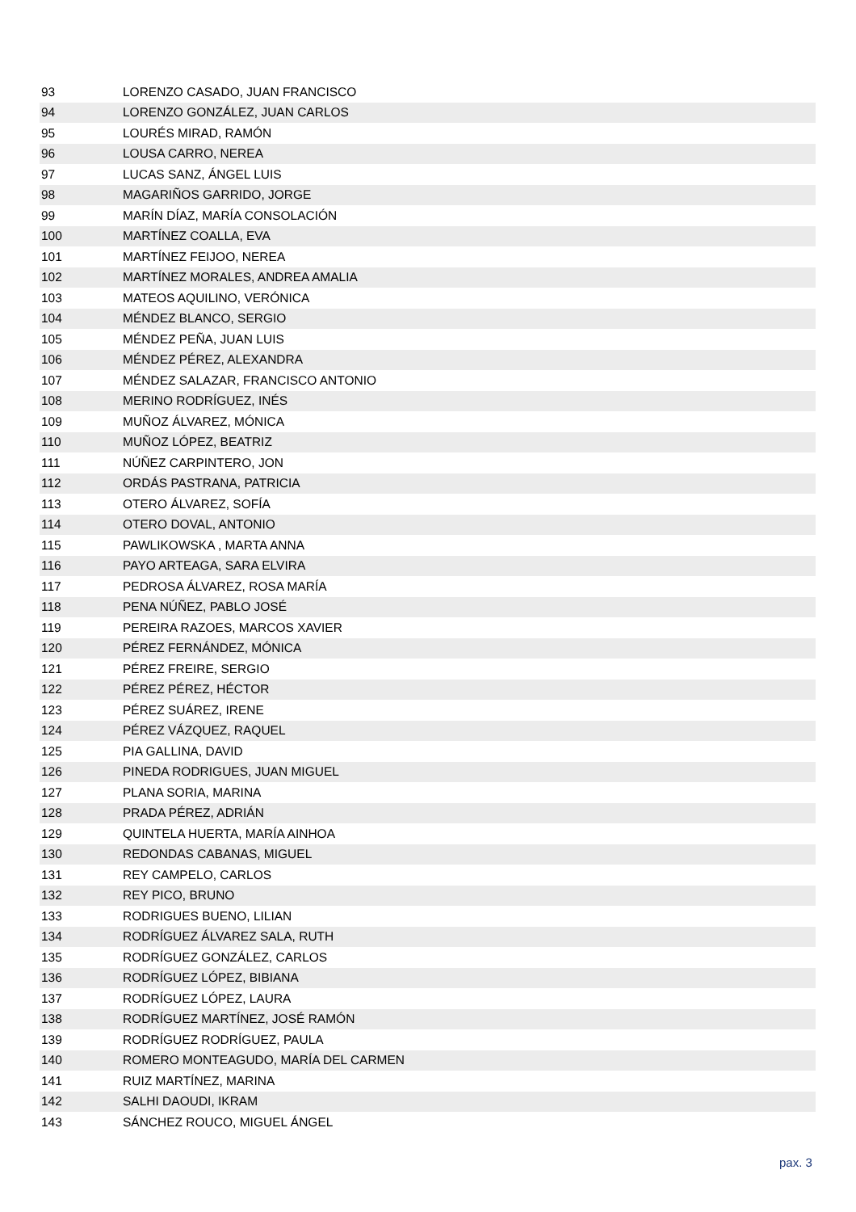| 93 | LORENZO CASADO, JUAN FRANCISCO |
| 94 | LORENZO GONZÁLEZ, JUAN CARLOS |
| 95 | LOURÉS MIRAD, RAMÓN |
| 96 | LOUSA CARRO, NEREA |
| 97 | LUCAS SANZ, ÁNGEL LUIS |
| 98 | MAGARIÑOS GARRIDO, JORGE |
| 99 | MARÍN DÍAZ, MARÍA CONSOLACIÓN |
| 100 | MARTÍNEZ COALLA, EVA |
| 101 | MARTÍNEZ FEIJOO, NEREA |
| 102 | MARTÍNEZ MORALES, ANDREA AMALIA |
| 103 | MATEOS AQUILINO, VERÓNICA |
| 104 | MÉNDEZ BLANCO, SERGIO |
| 105 | MÉNDEZ PEÑA, JUAN LUIS |
| 106 | MÉNDEZ PÉREZ, ALEXANDRA |
| 107 | MÉNDEZ SALAZAR, FRANCISCO ANTONIO |
| 108 | MERINO RODRÍGUEZ, INÉS |
| 109 | MUÑOZ ÁLVAREZ, MÓNICA |
| 110 | MUÑOZ LÓPEZ, BEATRIZ |
| 111 | NÚÑEZ CARPINTERO, JON |
| 112 | ORDÁS PASTRANA, PATRICIA |
| 113 | OTERO ÁLVAREZ, SOFÍA |
| 114 | OTERO DOVAL, ANTONIO |
| 115 | PAWLIKOWSKA , MARTA ANNA |
| 116 | PAYO ARTEAGA, SARA ELVIRA |
| 117 | PEDROSA ÁLVAREZ, ROSA MARÍA |
| 118 | PENA NÚÑEZ, PABLO JOSÉ |
| 119 | PEREIRA RAZOES, MARCOS XAVIER |
| 120 | PÉREZ FERNÁNDEZ, MÓNICA |
| 121 | PÉREZ FREIRE, SERGIO |
| 122 | PÉREZ PÉREZ, HÉCTOR |
| 123 | PÉREZ SUÁREZ, IRENE |
| 124 | PÉREZ VÁZQUEZ, RAQUEL |
| 125 | PIA GALLINA, DAVID |
| 126 | PINEDA RODRIGUES, JUAN MIGUEL |
| 127 | PLANA SORIA, MARINA |
| 128 | PRADA PÉREZ, ADRIÁN |
| 129 | QUINTELA HUERTA, MARÍA AINHOA |
| 130 | REDONDAS CABANAS, MIGUEL |
| 131 | REY CAMPELO, CARLOS |
| 132 | REY PICO, BRUNO |
| 133 | RODRIGUES BUENO, LILIAN |
| 134 | RODRÍGUEZ ÁLVAREZ SALA, RUTH |
| 135 | RODRÍGUEZ GONZÁLEZ, CARLOS |
| 136 | RODRÍGUEZ LÓPEZ, BIBIANA |
| 137 | RODRÍGUEZ LÓPEZ, LAURA |
| 138 | RODRÍGUEZ MARTÍNEZ, JOSÉ RAMÓN |
| 139 | RODRÍGUEZ RODRÍGUEZ, PAULA |
| 140 | ROMERO MONTEAGUDO, MARÍA DEL CARMEN |
| 141 | RUIZ MARTÍNEZ, MARINA |
| 142 | SALHI DAOUDI, IKRAM |
| 143 | SÁNCHEZ ROUCO, MIGUEL ÁNGEL |
pax. 3